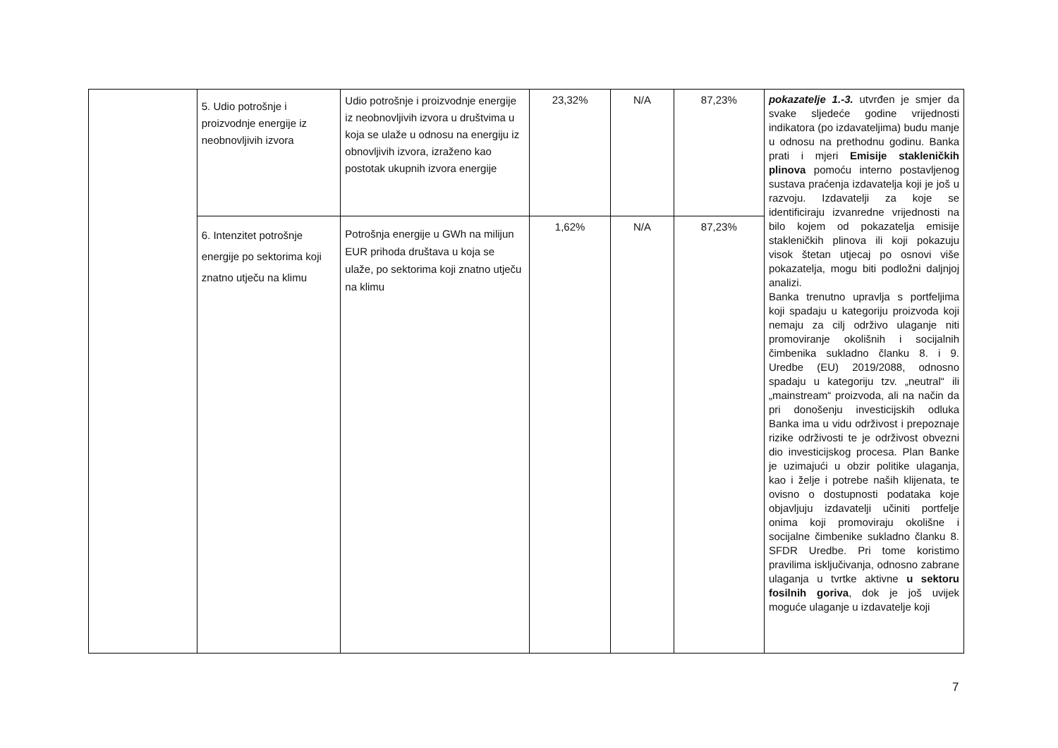| | 5. Udio potrošnje i proizvodnje energije iz neobnovljivih izvora | Udio potrošnje i proizvodnje energije iz neobnovljivih izvora u društvima u koja se ulaže u odnosu na energiju iz obnovljivih izvora, izraženo kao postotak ukupnih izvora energije | 23,32% | N/A | 87,23% | pokazatelje 1.-3. utvrđen je smjer da svake sljedeće godine vrijednosti indikatora (po izdavateljima) budu manje u odnosu na prethodnu godinu. Banka prati i mjeri Emisije stakleničkih plinova pomoću interno postavljenog sustava praćenja izdavatelja koji je još u razvoju. Izdavatelji za koje se identificiraju izvanredne vrijednosti na bilo kojem od pokazatelja emisije stakleničkih plinova ili koji pokazuju visok štetan utjecaj po osnovi više pokazatelja, mogu biti podložni daljnjoj analizi. Banka trenutno upravlja s portfeljima koji spadaju u kategoriju proizvoda koji nemaju za cilj održivo ulaganje niti promoviranje okolišnih i socijalnih čimbenika sukladno članku 8. i 9. Uredbe (EU) 2019/2088, odnosno spadaju u kategoriju tzv. „neutral“ ili „mainstream“ proizvoda, ali na način da pri donošenju investicijskih odluka Banka ima u vidu održivost i prepoznaje rizike održivosti te je održivost obvezni dio investicijskog procesa. Plan Banke je uzimajući u obzir politike ulaganja, kao i želje i potrebe naših klijenata, te ovisno o dostupnosti podataka koje objavljuju izdavatelji učiniti portfelje onima koji promoviraju okolišne i socijalne čimbenike sukladno članku 8. SFDR Uredbe. Pri tome koristimo pravilima isključivanja, odnosno zabrane ulaganja u tvrtke aktivne u sektoru fosilnih goriva , dok je još uvijek moguće ulaganje u izdavatelje koji |
| | 6. Intenzitet potrošnje energije po sektorima koji znatno utječu na klimu | Potrošnja energije u GWh na milijun EUR prihoda društava u koja se ulaže, po sektorima koji znatno utječu na klimu | 1,62% | N/A | 87,23% | |
7